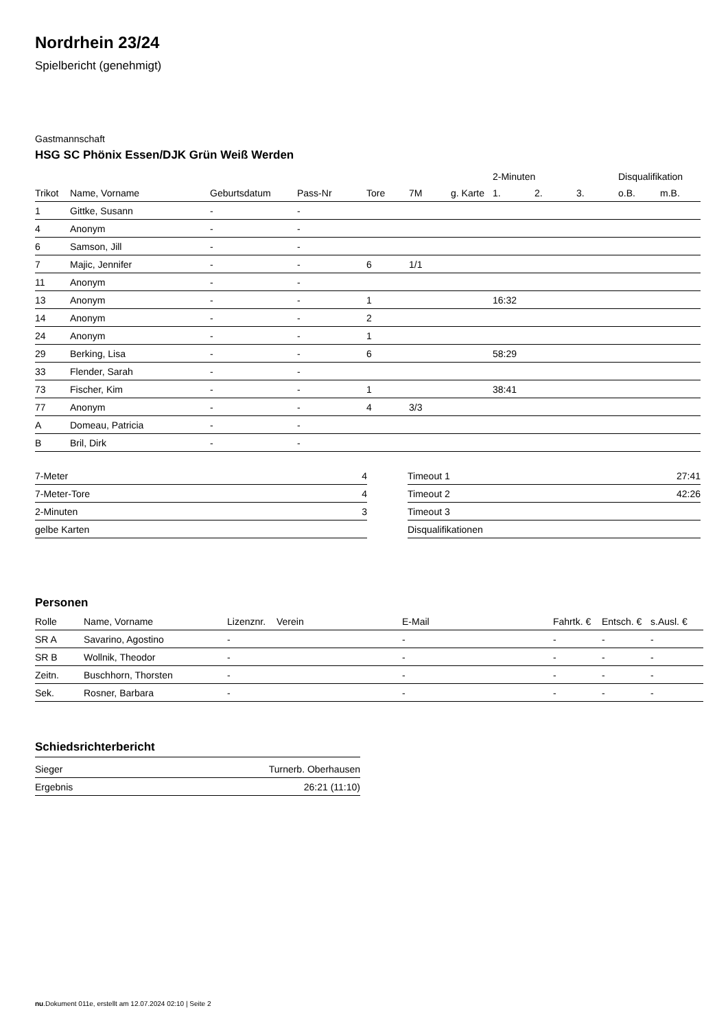Nordrhein 23/24
Spielbericht (genehmigt)
Gastmannschaft
HSG SC Phönix Essen/DJK Grün Weiß Werden
| | | | | | | | 2-Minuten | | | Disqualifikation | |
| --- | --- | --- | --- | --- | --- | --- | --- | --- | --- | --- | --- |
| Trikot | Name, Vorname | Geburtsdatum | Pass-Nr | Tore | 7M | g. Karte | 1. | 2. | 3. | o.B. | m.B. |
| 1 | Gittke, Susann | - | - | | | | | | | | |
| 4 | Anonym | - | - | | | | | | | | |
| 6 | Samson, Jill | - | - | | | | | | | | |
| 7 | Majic, Jennifer | - | - | 6 | 1/1 | | | | | | |
| 11 | Anonym | - | - | | | | | | | | |
| 13 | Anonym | - | - | 1 | | | 16:32 | | | | |
| 14 | Anonym | - | - | 2 | | | | | | | |
| 24 | Anonym | - | - | 1 | | | | | | | |
| 29 | Berking, Lisa | - | - | 6 | | | 58:29 | | | | |
| 33 | Flender, Sarah | - | - | | | | | | | | |
| 73 | Fischer, Kim | - | - | 1 | | | 38:41 | | | | |
| 77 | Anonym | - | - | 4 | 3/3 | | | | | | |
| A | Domeau, Patricia | - | - | | | | | | | | |
| B | Bril, Dirk | - | - | | | | | | | | |
| 7-Meter | 4 |
| 7-Meter-Tore | 4 |
| 2-Minuten | 3 |
| gelbe Karten | |
| Timeout 1 | 27:41 |
| Timeout 2 | 42:26 |
| Timeout 3 | |
| Disqualifikationen | |
Personen
| Rolle | Name, Vorname | Lizenznr. | Verein | E-Mail | Fahrtk. € | Entsch. € | s.Ausl. € |
| --- | --- | --- | --- | --- | --- | --- | --- |
| SR A | Savarino, Agostino | - | | - | - | - | - |
| SR B | Wollnik, Theodor | - | | - | - | - | - |
| Zeitn. | Buschhorn, Thorsten | - | | - | - | - | - |
| Sek. | Rosner, Barbara | - | | - | - | - | - |
Schiedsrichterbericht
| Sieger | Turnerb. Oberhausen |
| Ergebnis | 26:21 (11:10) |
nu.Dokument 011e, erstellt am 12.07.2024 02:10 | Seite 2